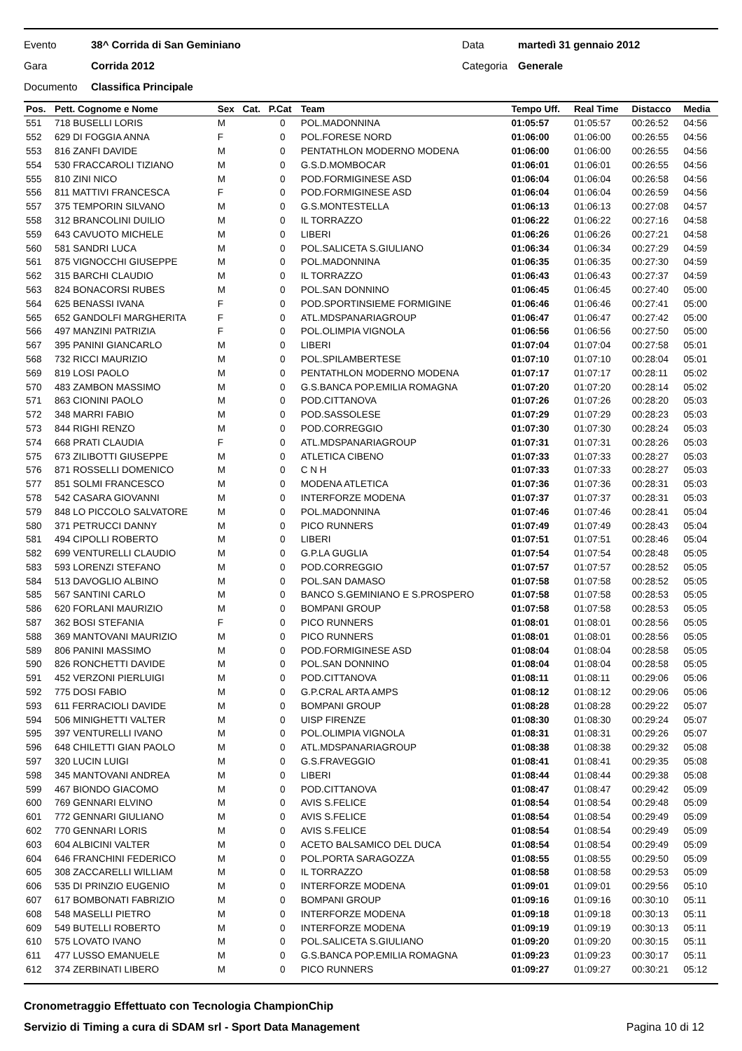Evento 38^ Corrida di San Geminiano Data martedì 31 gennaio 2012
Gara Corrida 2012 Categoria Generale
Documento Classifica Principale
| Pos. | Pett. Cognome e Nome | Sex | Cat. | P.Cat | Team | Tempo Uff. | Real Time | Distacco | Media |
| --- | --- | --- | --- | --- | --- | --- | --- | --- | --- |
| 551 | 718 BUSELLI LORIS | M | | 0 | POL.MADONNINA | 01:05:57 | 01:05:57 | 00:26:52 | 04:56 |
| 552 | 629 DI FOGGIA ANNA | F | | 0 | POL.FORESE NORD | 01:06:00 | 01:06:00 | 00:26:55 | 04:56 |
| 553 | 816 ZANFI DAVIDE | M | | 0 | PENTATHLON MODERNO MODENA | 01:06:00 | 01:06:00 | 00:26:55 | 04:56 |
| 554 | 530 FRACCAROLI TIZIANO | M | | 0 | G.S.D.MOMBOCAR | 01:06:01 | 01:06:01 | 00:26:55 | 04:56 |
| 555 | 810 ZINI NICO | M | | 0 | POD.FORMIGINESE ASD | 01:06:04 | 01:06:04 | 00:26:58 | 04:56 |
| 556 | 811 MATTIVI FRANCESCA | F | | 0 | POD.FORMIGINESE ASD | 01:06:04 | 01:06:04 | 00:26:59 | 04:56 |
| 557 | 375 TEMPORIN SILVANO | M | | 0 | G.S.MONTESTELLA | 01:06:13 | 01:06:13 | 00:27:08 | 04:57 |
| 558 | 312 BRANCOLINI DUILIO | M | | 0 | IL TORRAZZO | 01:06:22 | 01:06:22 | 00:27:16 | 04:58 |
| 559 | 643 CAVUOTO MICHELE | M | | 0 | LIBERI | 01:06:26 | 01:06:26 | 00:27:21 | 04:58 |
| 560 | 581 SANDRI LUCA | M | | 0 | POL.SALICETA S.GIULIANO | 01:06:34 | 01:06:34 | 00:27:29 | 04:59 |
| 561 | 875 VIGNOCCHI GIUSEPPE | M | | 0 | POL.MADONNINA | 01:06:35 | 01:06:35 | 00:27:30 | 04:59 |
| 562 | 315 BARCHI CLAUDIO | M | | 0 | IL TORRAZZO | 01:06:43 | 01:06:43 | 00:27:37 | 04:59 |
| 563 | 824 BONACORSI RUBES | M | | 0 | POL.SAN DONNINO | 01:06:45 | 01:06:45 | 00:27:40 | 05:00 |
| 564 | 625 BENASSI IVANA | F | | 0 | POD.SPORTINSIEME FORMIGINE | 01:06:46 | 01:06:46 | 00:27:41 | 05:00 |
| 565 | 652 GANDOLFI MARGHERITA | F | | 0 | ATL.MDSPANARIAGROUP | 01:06:47 | 01:06:47 | 00:27:42 | 05:00 |
| 566 | 497 MANZINI PATRIZIA | F | | 0 | POL.OLIMPIA VIGNOLA | 01:06:56 | 01:06:56 | 00:27:50 | 05:00 |
| 567 | 395 PANINI GIANCARLO | M | | 0 | LIBERI | 01:07:04 | 01:07:04 | 00:27:58 | 05:01 |
| 568 | 732 RICCI MAURIZIO | M | | 0 | POL.SPILAMBERTESE | 01:07:10 | 01:07:10 | 00:28:04 | 05:01 |
| 569 | 819 LOSI PAOLO | M | | 0 | PENTATHLON MODERNO MODENA | 01:07:17 | 01:07:17 | 00:28:11 | 05:02 |
| 570 | 483 ZAMBON MASSIMO | M | | 0 | G.S.BANCA POP.EMILIA ROMAGNA | 01:07:20 | 01:07:20 | 00:28:14 | 05:02 |
| 571 | 863 CIONINI PAOLO | M | | 0 | POD.CITTANOVA | 01:07:26 | 01:07:26 | 00:28:20 | 05:03 |
| 572 | 348 MARRI FABIO | M | | 0 | POD.SASSOLESE | 01:07:29 | 01:07:29 | 00:28:23 | 05:03 |
| 573 | 844 RIGHI RENZO | M | | 0 | POD.CORREGGIO | 01:07:30 | 01:07:30 | 00:28:24 | 05:03 |
| 574 | 668 PRATI CLAUDIA | F | | 0 | ATL.MDSPANARIAGROUP | 01:07:31 | 01:07:31 | 00:28:26 | 05:03 |
| 575 | 673 ZILIBOTTI GIUSEPPE | M | | 0 | ATLETICA CIBENO | 01:07:33 | 01:07:33 | 00:28:27 | 05:03 |
| 576 | 871 ROSSELLI DOMENICO | M | | 0 | C N H | 01:07:33 | 01:07:33 | 00:28:27 | 05:03 |
| 577 | 851 SOLMI FRANCESCO | M | | 0 | MODENA ATLETICA | 01:07:36 | 01:07:36 | 00:28:31 | 05:03 |
| 578 | 542 CASARA GIOVANNI | M | | 0 | INTERFORZE MODENA | 01:07:37 | 01:07:37 | 00:28:31 | 05:03 |
| 579 | 848 LO PICCOLO SALVATORE | M | | 0 | POL.MADONNINA | 01:07:46 | 01:07:46 | 00:28:41 | 05:04 |
| 580 | 371 PETRUCCI DANNY | M | | 0 | PICO RUNNERS | 01:07:49 | 01:07:49 | 00:28:43 | 05:04 |
| 581 | 494 CIPOLLI ROBERTO | M | | 0 | LIBERI | 01:07:51 | 01:07:51 | 00:28:46 | 05:04 |
| 582 | 699 VENTURELLI CLAUDIO | M | | 0 | G.P.LA GUGLIA | 01:07:54 | 01:07:54 | 00:28:48 | 05:05 |
| 583 | 593 LORENZI STEFANO | M | | 0 | POD.CORREGGIO | 01:07:57 | 01:07:57 | 00:28:52 | 05:05 |
| 584 | 513 DAVOGLIO ALBINO | M | | 0 | POL.SAN DAMASO | 01:07:58 | 01:07:58 | 00:28:52 | 05:05 |
| 585 | 567 SANTINI CARLO | M | | 0 | BANCO S.GEMINIANO E S.PROSPERO | 01:07:58 | 01:07:58 | 00:28:53 | 05:05 |
| 586 | 620 FORLANI MAURIZIO | M | | 0 | BOMPANI GROUP | 01:07:58 | 01:07:58 | 00:28:53 | 05:05 |
| 587 | 362 BOSI STEFANIA | F | | 0 | PICO RUNNERS | 01:08:01 | 01:08:01 | 00:28:56 | 05:05 |
| 588 | 369 MANTOVANI MAURIZIO | M | | 0 | PICO RUNNERS | 01:08:01 | 01:08:01 | 00:28:56 | 05:05 |
| 589 | 806 PANINI MASSIMO | M | | 0 | POD.FORMIGINESE ASD | 01:08:04 | 01:08:04 | 00:28:58 | 05:05 |
| 590 | 826 RONCHETTI DAVIDE | M | | 0 | POL.SAN DONNINO | 01:08:04 | 01:08:04 | 00:28:58 | 05:05 |
| 591 | 452 VERZONI PIERLUIGI | M | | 0 | POD.CITTANOVA | 01:08:11 | 01:08:11 | 00:29:06 | 05:06 |
| 592 | 775 DOSI FABIO | M | | 0 | G.P.CRAL ARTA AMPS | 01:08:12 | 01:08:12 | 00:29:06 | 05:06 |
| 593 | 611 FERRACIOLI DAVIDE | M | | 0 | BOMPANI GROUP | 01:08:28 | 01:08:28 | 00:29:22 | 05:07 |
| 594 | 506 MINIGHETTI VALTER | M | | 0 | UISP FIRENZE | 01:08:30 | 01:08:30 | 00:29:24 | 05:07 |
| 595 | 397 VENTURELLI IVANO | M | | 0 | POL.OLIMPIA VIGNOLA | 01:08:31 | 01:08:31 | 00:29:26 | 05:07 |
| 596 | 648 CHILETTI GIAN PAOLO | M | | 0 | ATL.MDSPANARIAGROUP | 01:08:38 | 01:08:38 | 00:29:32 | 05:08 |
| 597 | 320 LUCIN LUIGI | M | | 0 | G.S.FRAVEGGIO | 01:08:41 | 01:08:41 | 00:29:35 | 05:08 |
| 598 | 345 MANTOVANI ANDREA | M | | 0 | LIBERI | 01:08:44 | 01:08:44 | 00:29:38 | 05:08 |
| 599 | 467 BIONDO GIACOMO | M | | 0 | POD.CITTANOVA | 01:08:47 | 01:08:47 | 00:29:42 | 05:09 |
| 600 | 769 GENNARI ELVINO | M | | 0 | AVIS S.FELICE | 01:08:54 | 01:08:54 | 00:29:48 | 05:09 |
| 601 | 772 GENNARI GIULIANO | M | | 0 | AVIS S.FELICE | 01:08:54 | 01:08:54 | 00:29:49 | 05:09 |
| 602 | 770 GENNARI LORIS | M | | 0 | AVIS S.FELICE | 01:08:54 | 01:08:54 | 00:29:49 | 05:09 |
| 603 | 604 ALBICINI VALTER | M | | 0 | ACETO BALSAMICO DEL DUCA | 01:08:54 | 01:08:54 | 00:29:49 | 05:09 |
| 604 | 646 FRANCHINI FEDERICO | M | | 0 | POL.PORTA SARAGOZZA | 01:08:55 | 01:08:55 | 00:29:50 | 05:09 |
| 605 | 308 ZACCARELLI WILLIAM | M | | 0 | IL TORRAZZO | 01:08:58 | 01:08:58 | 00:29:53 | 05:09 |
| 606 | 535 DI PRINZIO EUGENIO | M | | 0 | INTERFORZE MODENA | 01:09:01 | 01:09:01 | 00:29:56 | 05:10 |
| 607 | 617 BOMBONATI FABRIZIO | M | | 0 | BOMPANI GROUP | 01:09:16 | 01:09:16 | 00:30:10 | 05:11 |
| 608 | 548 MASELLI PIETRO | M | | 0 | INTERFORZE MODENA | 01:09:18 | 01:09:18 | 00:30:13 | 05:11 |
| 609 | 549 BUTELLI ROBERTO | M | | 0 | INTERFORZE MODENA | 01:09:19 | 01:09:19 | 00:30:13 | 05:11 |
| 610 | 575 LOVATO IVANO | M | | 0 | POL.SALICETA S.GIULIANO | 01:09:20 | 01:09:20 | 00:30:15 | 05:11 |
| 611 | 477 LUSSO EMANUELE | M | | 0 | G.S.BANCA POP.EMILIA ROMAGNA | 01:09:23 | 01:09:23 | 00:30:17 | 05:11 |
| 612 | 374 ZERBINATI LIBERO | M | | 0 | PICO RUNNERS | 01:09:27 | 01:09:27 | 00:30:21 | 05:12 |
Cronometraggio Effettuato con Tecnologia ChampionChip
Servizio di Timing a cura di SDAM srl - Sport Data Management Pagina 10 di 12